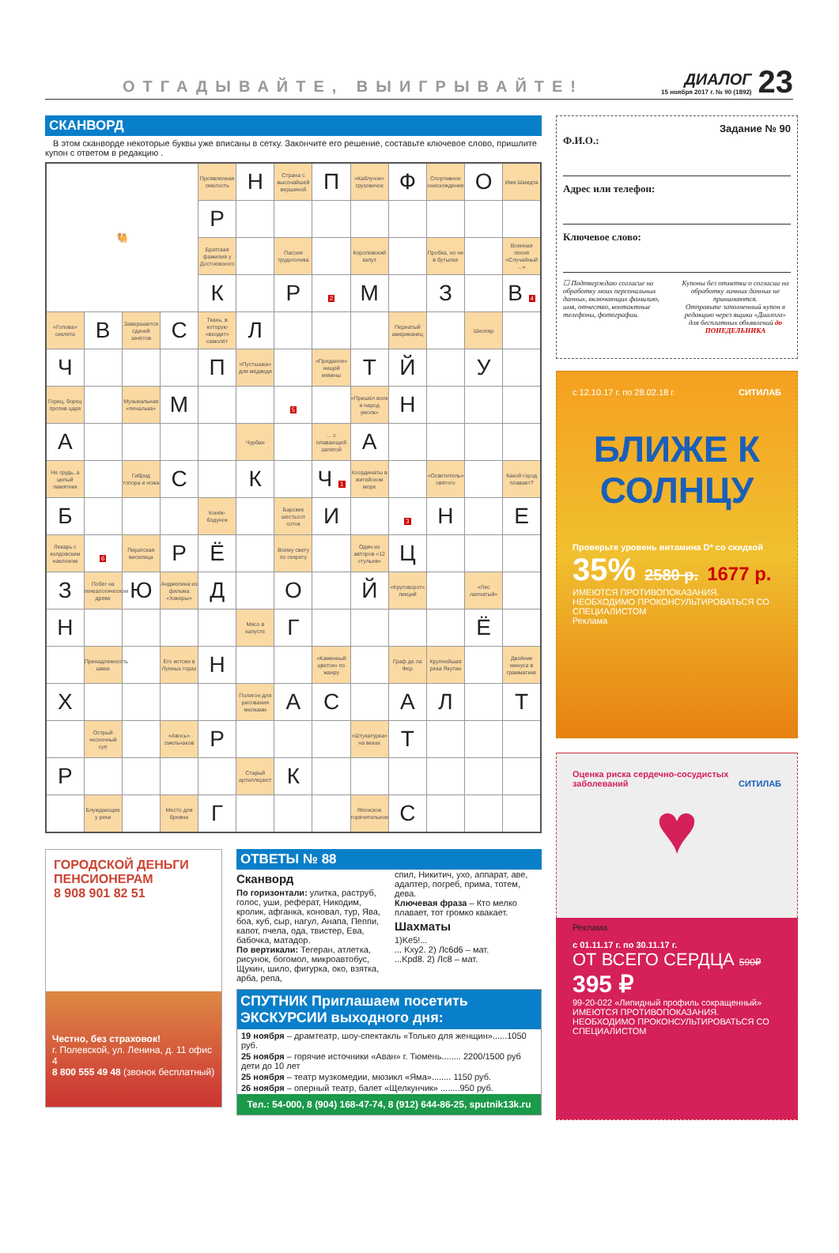ОТГАДЫВАЙТЕ, ВЫИГРЫВАЙТЕ!
ДИАЛОГ
15 ноября 2017 г. № 90 (1892)
23
СКАНВОРД
В этом сканворде некоторые буквы уже вписаны в сетку. Закончите его решение, составьте ключевое слово, пришлите купон с ответом в редакцию .
| 🐫 | | | | Проявленная смелость | Н | Страна с высочайшей вершиной | П | «Каблучок» грузовичок | Ф | Спортивное снисхождение | О | Имя Шмидта |
| | | | | Р | | | | | | | | |
| | | | | Братская фамилия у Достоевского | | Пассия трудоголика | | Королевский капут | | Пробка, но не в бутылке | | Военная песня «Случайный ...» |
| | | | | К | | Р | 2 | М | | З | | В 4 |
| «Голова» скелета | В | Завершается сдачей зачётов | С | Ткань, в которую «входит» самолёт | Л | | | | Пернатый американец | | Школяр | |
| Ч | | | | П | «Пустышка» для медведя | | «Приданое» нищей княжны | Т | Й | | У | |
| Горец, борец против царя | | Музыкальная «печалька» | М | | | 5 | | «Пришёл волк и народ умолк» | Н | | | |
| А | | | | | Чурбан | | ... с плавающей запятой | А | | | | |
| Не грудь, а целый памятник | | Гибрид топора и ножа | С | | К | | Ч 1 | Координаты в житейском море | | «Осветитель» святого | | Какой город плавает? |
| Б | | | | Конёк-бодунок | | Барские шестьсот соток | И | | 3 | Н | | Е |
| Лекарь с колдовским наклоном | 6 | Пиратская виселица | Р | Ё | | Всему свету по секрету | | Один из авторов «12 стульев» | Ц | | | |
| З | Побег на генеалогическом древе | Ю | Анджелина из фильма «Хакеры» | Д | | О | | Й | «Круговорот» лекций | | «Лес лапчатый» | |
| Н | | | | | Мясо в капусте | Г | | | | | Ё | |
| | Принадлежность швеи | | Его истоки в Лунных горах | Н | | | «Каменный цветок» по жанру | | Граф де ла Фер | Крупнейшая река Якутии | | Двойник минуса в грамматике |
| Х | | | | | Полигон для рисования мелками | А | С | | А | Л | | Т |
| | Острый чесночный суп | | «Авось» смельчаков | Р | | | | «Штукатурка» на веках | Т | | | |
| Р | | | | | Старый артиллерист | К | | | | | | |
| | Блуждающее у реки | | Место для бревна | Г | | | | Японское горячительное | С | | | |
ГОРОДСКОЙ ДЕНЬГИ ПЕНСИОНЕРАМ
8 908 901 82 51
Честно, без страховок!
г. Полевской, ул. Ленина, д. 11 офис 4
8 800 555 49 48 (звонок бесплатный)
ОТВЕТЫ № 88
Сканворд
По горизонтали: улитка, раструб, голос, уши, реферат, Никодим, кролик, афганка, коновал, тур, Ява, боа, куб, сыр, нагул, Анапа, Пеппи, капот, пчела, ода, твистер, Ева, бабочка, матадор.
По вертикали: Тегеран, атлетка, рисунок, богомол, микроавтобус, Щукин, шило, фигурка, око, взятка, арба, репа,
спил, Никитич, ухо, аппарат, аве, адаптер, погреб, прима, тотем, дева.
Ключевая фраза – Кто мелко плавает, тот громко квакает.
Шахматы
1)Ke5!...
... Kxy2. 2) Лc6d6 – мат.
...Kpd8. 2) Лc8 – мат.
СПУТНИК Приглашаем посетить ЭКСКУРСИИ выходного дня:
19 ноября – драмтеатр, шоу-спектакль «Только для женщин»......1050 руб.
25 ноября – горячие источники «Аван» г. Тюмень........ 2200/1500 руб дети до 10 лет
25 ноября – театр музкомедии, мюзикл «Яма»........ 1150 руб.
26 ноября – оперный театр, балет «Щелкунчик» ........950 руб.
Тел.: 54-000, 8 (904) 168-47-74, 8 (912) 644-86-25, sputnik13k.ru
Задание № 90
Ф.И.О.:
Адрес или телефон:
Ключевое слово:
☐ Подтверждаю согласие на обработку моих персональных данных, включающих фамилию, имя, отчество, контактные телефоны, фотографии. Купоны без отметки о согласии на обработку личных данных не принимаются.
Отправьте заполненный купон в редакцию через ящики «Диалога» для бесплатных объявлений до ПОНЕДЕЛЬНИКА
с 12.10.17 г. по 28.02.18 г. СИТИЛАБ
БЛИЖЕ К СОЛНЦУ
Проверьте уровень витамина D* со скидкой
35% 2580 р. 1677 р.
ИМЕЮТСЯ ПРОТИВОПОКАЗАНИЯ. НЕОБХОДИМО ПРОКОНСУЛЬТИРОВАТЬСЯ СО СПЕЦИАЛИСТОМ
Реклама
Оценка риска сердечно-сосудистых заболеваний СИТИЛАБ
♥
Реклама
с 01.11.17 г. по 30.11.17 г.
ОТ ВСЕГО СЕРДЦА 590₽ 395 ₽
99-20-022 «Липидный профиль сокращенный»
ИМЕЮТСЯ ПРОТИВОПОКАЗАНИЯ. НЕОБХОДИМО ПРОКОНСУЛЬТИРОВАТЬСЯ СО СПЕЦИАЛИСТОМ